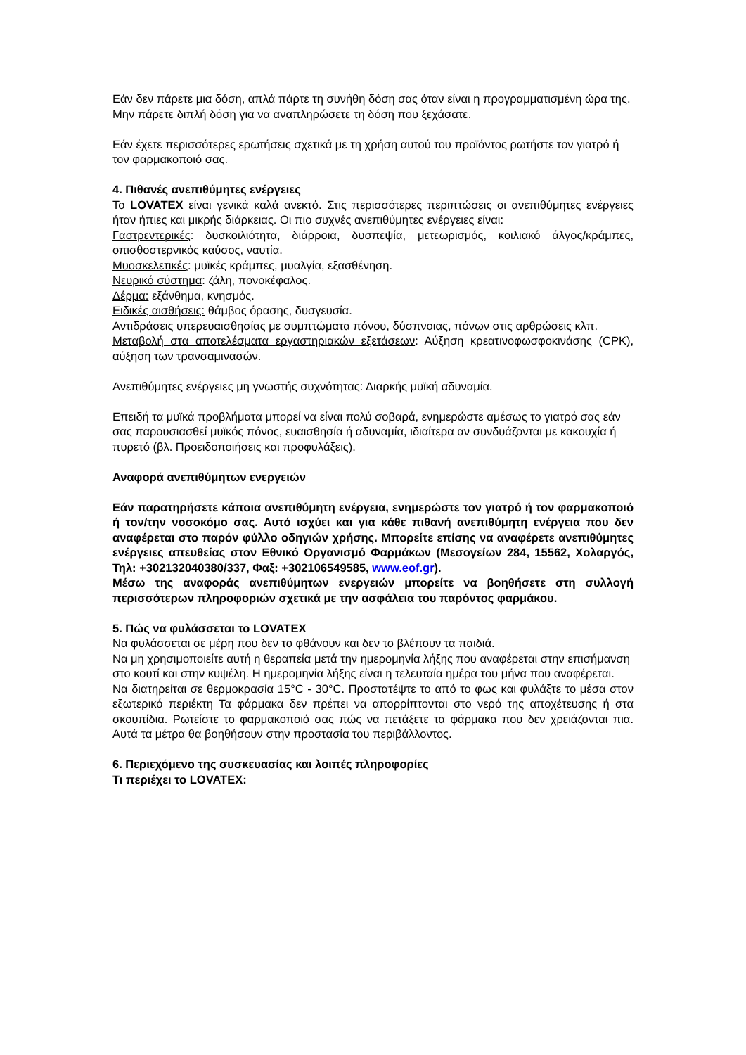Εάν δεν πάρετε μια δόση, απλά πάρτε τη συνήθη δόση σας όταν είναι η προγραμματισμένη ώρα της. Μην πάρετε διπλή δόση για να αναπληρώσετε τη δόση που ξεχάσατε.
Εάν έχετε περισσότερες ερωτήσεις σχετικά με τη χρήση αυτού του προϊόντος ρωτήστε τον γιατρό ή τον φαρμακοποιό σας.
4. Πιθανές ανεπιθύμητες ενέργειες
Το LOVATEX είναι γενικά καλά ανεκτό. Στις περισσότερες περιπτώσεις οι ανεπιθύμητες ενέργειες ήταν ήπιες και μικρής διάρκειας. Οι πιο συχνές ανεπιθύμητες ενέργειες είναι:
Γαστρεντερικές: δυσκοιλιότητα, διάρροια, δυσπεψία, μετεωρισμός, κοιλιακό άλγος/κράμπες, οπισθοστερνικός καύσος, ναυτία.
Μυοσκελετικές: μυϊκές κράμπες, μυαλγία, εξασθένηση.
Νευρικό σύστημα: ζάλη, πονοκέφαλος.
Δέρμα: εξάνθημα, κνησμός.
Ειδικές αισθήσεις: θάμβος όρασης, δυσγευσία.
Αντιδράσεις υπερευαισθησίας με συμπτώματα πόνου, δύσπνοιας, πόνων στις αρθρώσεις κλπ.
Μεταβολή στα αποτελέσματα εργαστηριακών εξετάσεων: Αύξηση κρεατινοφωσφοκινάσης (CPK), αύξηση των τρανσαμινασών.
Ανεπιθύμητες ενέργειες μη γνωστής συχνότητας: Διαρκής μυϊκή αδυναμία.
Επειδή τα μυϊκά προβλήματα μπορεί να είναι πολύ σοβαρά, ενημερώστε αμέσως το γιατρό σας εάν σας παρουσιασθεί μυϊκός πόνος, ευαισθησία ή αδυναμία, ιδιαίτερα αν συνδυάζονται με κακουχία ή πυρετό (βλ. Προειδοποιήσεις και προφυλάξεις).
Αναφορά ανεπιθύμητων ενεργειών
Εάν παρατηρήσετε κάποια ανεπιθύμητη ενέργεια, ενημερώστε τον γιατρό ή τον φαρμακοποιό ή τον/την νοσοκόμο σας. Αυτό ισχύει και για κάθε πιθανή ανεπιθύμητη ενέργεια που δεν αναφέρεται στο παρόν φύλλο οδηγιών χρήσης. Μπορείτε επίσης να αναφέρετε ανεπιθύμητες ενέργειες απευθείας στον Εθνικό Οργανισμό Φαρμάκων (Μεσογείων 284, 15562, Χολαργός, Τηλ: +302132040380/337, Φαξ: +302106549585, www.eof.gr).
Μέσω της αναφοράς ανεπιθύμητων ενεργειών μπορείτε να βοηθήσετε στη συλλογή περισσότερων πληροφοριών σχετικά με την ασφάλεια του παρόντος φαρμάκου.
5. Πώς να φυλάσσεται το LOVATEX
Να φυλάσσεται σε μέρη που δεν το φθάνουν και δεν το βλέπουν τα παιδιά.
Να μη χρησιμοποιείτε αυτή η θεραπεία μετά την ημερομηνία λήξης που αναφέρεται στην επισήμανση στο κουτί και στην κυψέλη. Η ημερομηνία λήξης είναι η τελευταία ημέρα του μήνα που αναφέρεται.
Να διατηρείται σε θερμοκρασία 15°C - 30°C. Προστατέψτε το από το φως και φυλάξτε το μέσα στον εξωτερικό περιέκτη Τα φάρμακα δεν πρέπει να απορρίπτονται στο νερό της αποχέτευσης ή στα σκουπίδια. Ρωτείστε το φαρμακοποιό σας πώς να πετάξετε τα φάρμακα που δεν χρειάζονται πια. Αυτά τα μέτρα θα βοηθήσουν στην προστασία του περιβάλλοντος.
6. Περιεχόμενο της συσκευασίας και λοιπές πληροφορίες
Τι περιέχει το LOVATEX: